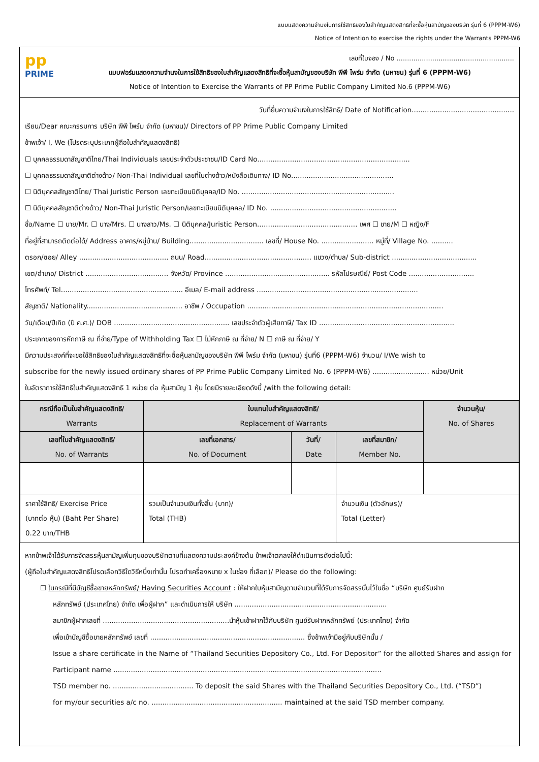แบบแสดงความจำนงในการใช้สิทธิของใบสำคัญแสดงสิทธิที่จะซื้อหุ้นสามัญของบริษัท รุ่นที่ 6 (PPPM-W6)
Notice of Intention to exercise the rights under the Warrants PPPM-W6
pp
PRIME
เลขที่ใบจอง / No ........................................................
แบบฟอร์มแสดงความจำนงในการใช้สิทธิของใบสำคัญแสดงสิทธิที่จะซื้อหุ้นสามัญของบริษัท พีพี ไพร์ม จำกัด (มหาชน) รุ่นที่ 6 (PPPM-W6)
Notice of Intention to Exercise the Warrants of PP Prime Public Company Limited No.6 (PPPM-W6)
วันที่ยื่นความจำนงในการใช้สิทธิ/ Date of Notification...............................................
เรียน/Dear คณะกรรมการ บริษัท พีพี ไพร์ม จำกัด (มหาชน)/ Directors of PP Prime Public Company Limited
ข้าพเจ้า/ I, We (โปรดระบุประเภทผู้ถือใบสำคัญแสดงสิทธิ)
☐ บุคคลธรรมดาสัญชาติไทย/Thai Individuals เลขประจำตัวประชาชน/ID Card No......................................................................
☐ บุคคลธรรมดาสัญชาติต่างด้าว/ Non-Thai Individual เลขที่ใบต่างด้าว/หนังสือเดินทาง/ ID No...............................................
☐ นิติบุคคลสัญชาติไทย/ Thai Juristic Person เลขทะเบียนนิติบุคคล/ID No. ......................................................................
☐ นิติบุคคลสัญชาติต่างด้าว/ Non-Thai Juristic Person/เลขทะเบียนนิติบุคคล/ ID No. ..........................................................
ชื่อ/Name ☐ นาย/Mr. ☐ นาง/Mrs. ☐ นางสาว/Ms. ☐ นิติบุคคล/Juristic Person.............................................. เพศ ☐ ชาย/M ☐ หญิง/F
ที่อยู่ที่สามารถติดต่อได้/ Address อาคาร/หมู่บ้าน/ Building.................................. เลขที่/ House No. ........................ หมู่ที่/ Village No. ..........
ตรอก/ซอย/ Alley ......................................... ถนน/ Road................................................. แขวง/ตำบล/ Sub-district .......................................
เขต/อำเภอ/ District ...................................... จังหวัด/ Province ................................................ รหัสไปรษณีย์/ Post Code ..............................
โทรศัพท์/ Tel........................................................ อีเมล/ E-mail address ..........................................................................
สัญชาติ/ Nationality............................................ อาชีพ / Occupation ..........................................................................................
วัน/เดือน/ปีเกิด (ปี ค.ศ.)/ DOB ..................................................... เลขประจำตัวผู้เสียภาษี/ Tax ID ..............................................................
ประเภทของการหักภาษี ณ ที่จ่าย/Type of Withholding Tax ☐ ไม่หักภาษี ณ ที่จ่าย/ N ☐ ภาษี ณ ที่จ่าย/ Y
มีความประสงค์ที่จะขอใช้สิทธิของใบสำคัญแสดงสิทธิที่จะซื้อหุ้นสามัญของบริษัท พีพี ไพร์ม จำกัด (มหาชน) รุ่นที่6 (PPPM-W6) จำนวน/ I/We wish to
subscribe for the newly issued ordinary shares of PP Prime Public Company Limited No. 6 (PPPM-W6) .......................... หน่วย/Unit
ในอัตราการใช้สิทธิใบสำคัญแสดงสิทธิ 1 หน่วย ต่อ หุ้นสามัญ 1 หุ้น โดยมีรายละเอียดดังนี้ /with the following detail:
| กรณีถือเป็นใบสำคัญแสดงสิทธิ/ Warrants | ใบแทนใบสำคัญแสดงสิทธิ/ Replacement of Warrants | | | จำนวนหุ้น/ No. of Shares |
| --- | --- | --- | --- | --- |
| เลขที่ใบสำคัญแสดงสิทธิ/ No. of Warrants | เลขที่เอกสาร/ No. of Document | วันที่/ Date | เลขที่สมาชิก/ Member No. | |
| ราคาใช้สิทธิ/ Exercise Price (บาทต่อ หุ้น) (Baht Per Share) 0.22 บาท/THB | รวมเป็นจำนวนเงินทั้งสิ้น (บาท)/ Total (THB) | | จำนวนเงิน (ตัวอักษร)/ Total (Letter) | |
หากข้าพเจ้าได้รับการจัดสรรหุ้นสามัญเพิ่มทุนของบริษัทตามที่แสดงความประสงค์ข้างต้น ข้าพเจ้าตกลงให้ดำเนินการดังต่อไปนี้:
(ผู้ถือใบสำคัญแสดงสิทธิโปรดเลือกวิธีใดวิธีหนึ่งเท่านั้น โปรดทำเครื่องหมาย x ในช่อง ที่เลือก)/ Please do the following:
☐ ในกรณีที่มีบัญชีซื้อขายหลักทรัพย์/ Having Securities Account : ให้ฝากใบหุ้นสามัญตามจำนวนที่ได้รับการจัดสรรนั้นไว้ในชื่อ “บริษัท ศูนย์รับฝาก
หลักทรัพย์ (ประเทศไทย) จำกัด เพื่อผู้ฝาก” และดำเนินการให้ บริษัท ......................................................................
สมาชิกผู้ฝากเลขที่ ..........................................................นำหุ้นเข้าฝากไว้กับบริษัท ศูนย์รับฝากหลักทรัพย์ (ประเทศไทย) จำกัด
เพื่อเข้าบัญชีซื้อขายหลักทรัพย์ เลขที่ ....................................................................... ซึ่งข้าพเจ้ามีอยู่กับบริษัทนั้น /
Issue a share certificate in the Name of “Thailand Securities Depository Co., Ltd. For Depositor” for the allotted Shares and assign for
Participant name ...........................................................................................................................
TSD member no. ..................................... To deposit the said Shares with the Thailand Securities Depository Co., Ltd. (“TSD”)
for my/our securities a/c no. ............................................................ maintained at the said TSD member company.